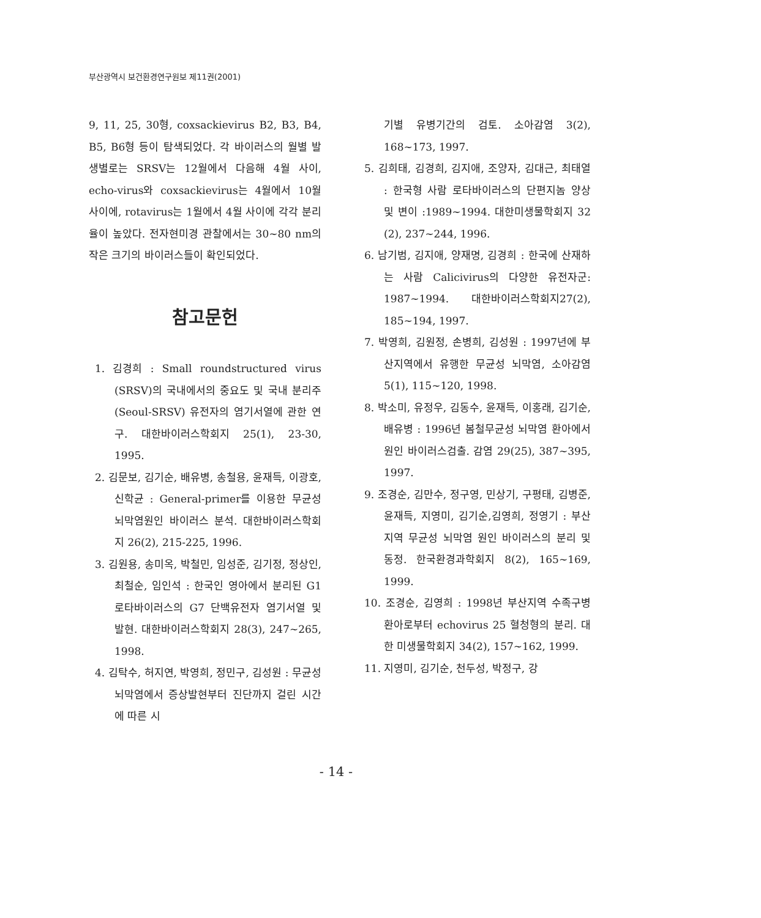부산광역시 보건환경연구원보 제11권(2001)
9, 11, 25, 30형, coxsackievirus B2, B3, B4, B5, B6형 등이 탐색되었다. 각 바이러스의 월별 발생별로는 SRSV는 12월에서 다음해 4월 사이, echo-virus와 coxsackievirus는 4월에서 10월 사이에, rotavirus는 1월에서 4월 사이에 각각 분리율이 높았다. 전자현미경 관찰에서는 30~80 nm의 작은 크기의 바이러스들이 확인되었다.
참고문헌
1. 김경희 : Small roundstructured virus (SRSV)의 국내에서의 중요도 및 국내 분리주(Seoul-SRSV) 유전자의 염기서열에 관한 연구. 대한바이러스학회지 25(1), 23-30, 1995.
2. 김문보, 김기순, 배유병, 송철용, 윤재득, 이광호, 신학균 : General-primer를 이용한 무균성 뇌막염원인 바이러스 분석. 대한바이러스학회지 26(2), 215-225, 1996.
3. 김원용, 송미옥, 박철민, 임성준, 김기정, 정상인, 최철순, 임인석 : 한국인 영아에서 분리된 G1 로타바이러스의 G7 단백유전자 염기서열 및 발현. 대한바이러스학회지 28(3), 247~265, 1998.
4. 김탁수, 허지연, 박영희, 정민구, 김성원 : 무균성 뇌막염에서 증상발현부터 진단까지 걸린 시간에 따른 시
기별 유병기간의 검토. 소아감염 3(2), 168~173, 1997.
5. 김희태, 김경희, 김지애, 조양자, 김대근, 최태열 : 한국형 사람 로타바이러스의 단편지놈 양상 및 변이 :1989~1994. 대한미생물학회지 32 (2), 237~244, 1996.
6. 남기범, 김지애, 양재명, 김경희 : 한국에 산재하는 사람 Calicivirus의 다양한 유전자군: 1987~1994. 대한바이러스학회지27(2), 185~194, 1997.
7. 박영희, 김원정, 손병희, 김성원 : 1997년에 부산지역에서 유행한 무균성 뇌막염, 소아감염 5(1), 115~120, 1998.
8. 박소미, 유정우, 김동수, 윤재득, 이홍래, 김기순, 배유병 : 1996년 봄철무균성 뇌막염 환아에서 원인 바이러스검출. 감염 29(25), 387~395, 1997.
9. 조경순, 김만수, 정구영, 민상기, 구평태, 김병준, 윤재득, 지영미, 김기순,김영희, 정영기 : 부산지역 무균성 뇌막염 원인 바이러스의 분리 및 동정. 한국환경과학회지 8(2), 165~169, 1999.
10. 조경순, 김영희 : 1998년 부산지역 수족구병 환아로부터 echovirus 25 혈청형의 분리. 대한 미생물학회지 34(2), 157~162, 1999.
11. 지영미, 김기순, 천두성, 박정구, 강
- 14 -